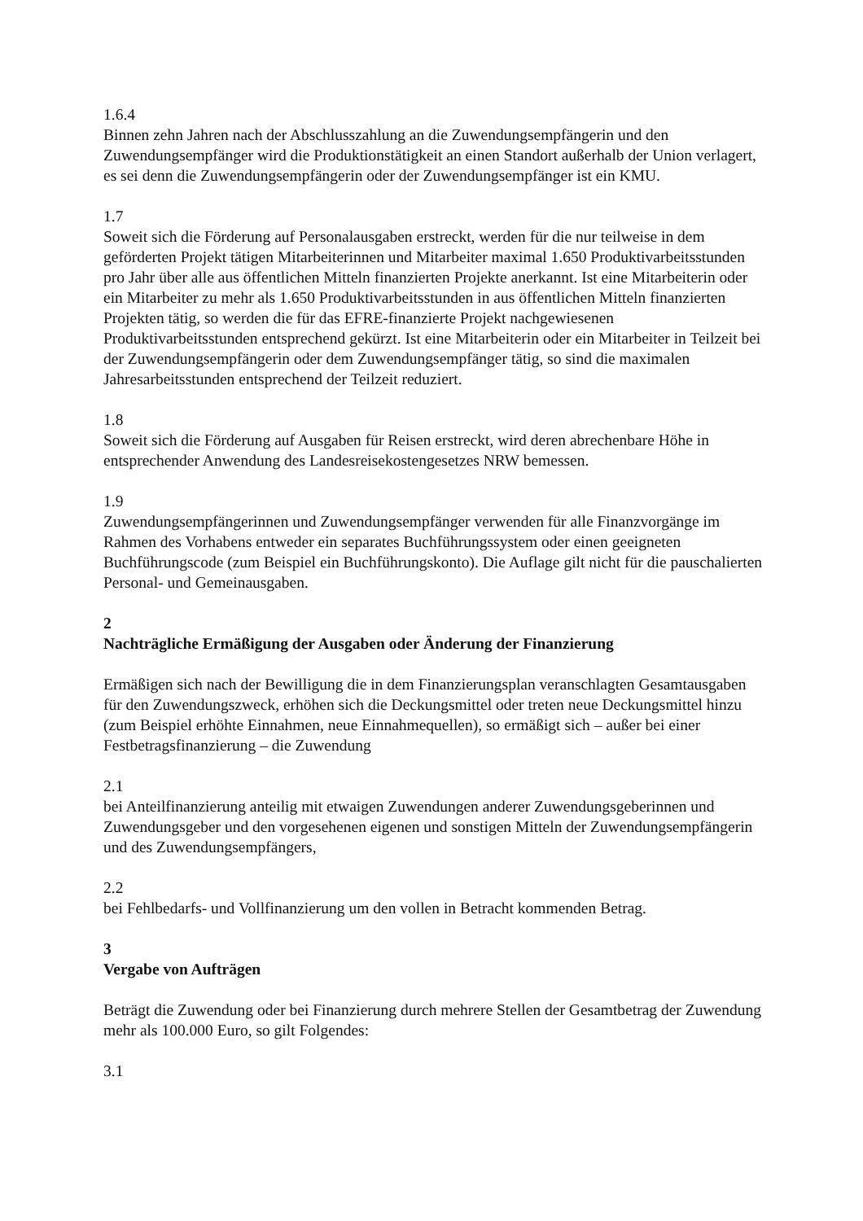1.6.4
Binnen zehn Jahren nach der Abschlusszahlung an die Zuwendungsempfängerin und den Zuwendungsempfänger wird die Produktionstätigkeit an einen Standort außerhalb der Union verlagert, es sei denn die Zuwendungsempfängerin oder der Zuwendungsempfänger ist ein KMU.
1.7
Soweit sich die Förderung auf Personalausgaben erstreckt, werden für die nur teilweise in dem geförderten Projekt tätigen Mitarbeiterinnen und Mitarbeiter maximal 1.650 Produktivarbeitsstunden pro Jahr über alle aus öffentlichen Mitteln finanzierten Projekte anerkannt. Ist eine Mitarbeiterin oder ein Mitarbeiter zu mehr als 1.650 Produktivarbeitsstunden in aus öffentlichen Mitteln finanzierten Projekten tätig, so werden die für das EFRE-finanzierte Projekt nachgewiesenen Produktivarbeitsstunden entsprechend gekürzt. Ist eine Mitarbeiterin oder ein Mitarbeiter in Teilzeit bei der Zuwendungsempfängerin oder dem Zuwendungsempfänger tätig, so sind die maximalen Jahresarbeitsstunden entsprechend der Teilzeit reduziert.
1.8
Soweit sich die Förderung auf Ausgaben für Reisen erstreckt, wird deren abrechenbare Höhe in entsprechender Anwendung des Landesreisekostengesetzes NRW bemessen.
1.9
Zuwendungsempfängerinnen und Zuwendungsempfänger verwenden für alle Finanzvorgänge im Rahmen des Vorhabens entweder ein separates Buchführungssystem oder einen geeigneten Buchführungscode (zum Beispiel ein Buchführungskonto). Die Auflage gilt nicht für die pauschalierten Personal- und Gemeinausgaben.
2
Nachträgliche Ermäßigung der Ausgaben oder Änderung der Finanzierung
Ermäßigen sich nach der Bewilligung die in dem Finanzierungsplan veranschlagten Gesamtausgaben für den Zuwendungszweck, erhöhen sich die Deckungsmittel oder treten neue Deckungsmittel hinzu (zum Beispiel erhöhte Einnahmen, neue Einnahmequellen), so ermäßigt sich – außer bei einer Festbetragsfinanzierung – die Zuwendung
2.1
bei Anteilfinanzierung anteilig mit etwaigen Zuwendungen anderer Zuwendungsgeberinnen und Zuwendungsgeber und den vorgesehenen eigenen und sonstigen Mitteln der Zuwendungsempfängerin und des Zuwendungsempfängers,
2.2
bei Fehlbedarfs- und Vollfinanzierung um den vollen in Betracht kommenden Betrag.
3
Vergabe von Aufträgen
Beträgt die Zuwendung oder bei Finanzierung durch mehrere Stellen der Gesamtbetrag der Zuwendung mehr als 100.000 Euro, so gilt Folgendes:
3.1